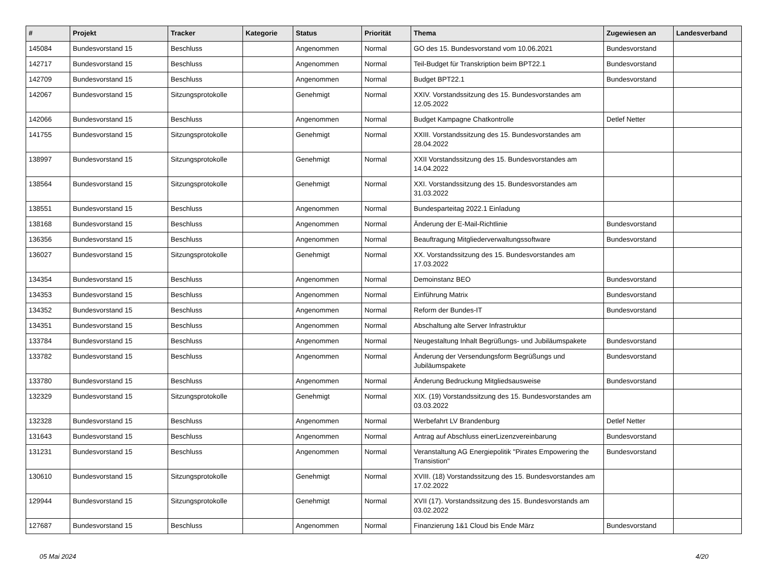| # | Projekt | Tracker | Kategorie | Status | Priorität | Thema | Zugewiesen an | Landesverband |
| --- | --- | --- | --- | --- | --- | --- | --- | --- |
| 145084 | Bundesvorstand 15 | Beschluss | | Angenommen | Normal | GO des 15. Bundesvorstand vom 10.06.2021 | Bundesvorstand | |
| 142717 | Bundesvorstand 15 | Beschluss | | Angenommen | Normal | Teil-Budget für Transkription beim BPT22.1 | Bundesvorstand | |
| 142709 | Bundesvorstand 15 | Beschluss | | Angenommen | Normal | Budget BPT22.1 | Bundesvorstand | |
| 142067 | Bundesvorstand 15 | Sitzungsprotokolle | | Genehmigt | Normal | XXIV. Vorstandssitzung des 15. Bundesvorstandes am 12.05.2022 | | |
| 142066 | Bundesvorstand 15 | Beschluss | | Angenommen | Normal | Budget Kampagne Chatkontrolle | Detlef Netter | |
| 141755 | Bundesvorstand 15 | Sitzungsprotokolle | | Genehmigt | Normal | XXIII. Vorstandssitzung des 15. Bundesvorstandes am 28.04.2022 | | |
| 138997 | Bundesvorstand 15 | Sitzungsprotokolle | | Genehmigt | Normal | XXII Vorstandssitzung des 15. Bundesvorstandes am 14.04.2022 | | |
| 138564 | Bundesvorstand 15 | Sitzungsprotokolle | | Genehmigt | Normal | XXI. Vorstandssitzung des 15. Bundesvorstandes am 31.03.2022 | | |
| 138551 | Bundesvorstand 15 | Beschluss | | Angenommen | Normal | Bundesparteitag 2022.1 Einladung | | |
| 138168 | Bundesvorstand 15 | Beschluss | | Angenommen | Normal | Änderung der E-Mail-Richtlinie | Bundesvorstand | |
| 136356 | Bundesvorstand 15 | Beschluss | | Angenommen | Normal | Beauftragung Mitgliederverwaltungssoftware | Bundesvorstand | |
| 136027 | Bundesvorstand 15 | Sitzungsprotokolle | | Genehmigt | Normal | XX. Vorstandssitzung des 15. Bundesvorstandes am 17.03.2022 | | |
| 134354 | Bundesvorstand 15 | Beschluss | | Angenommen | Normal | Demoinstanz BEO | Bundesvorstand | |
| 134353 | Bundesvorstand 15 | Beschluss | | Angenommen | Normal | Einführung Matrix | Bundesvorstand | |
| 134352 | Bundesvorstand 15 | Beschluss | | Angenommen | Normal | Reform der Bundes-IT | Bundesvorstand | |
| 134351 | Bundesvorstand 15 | Beschluss | | Angenommen | Normal | Abschaltung alte Server Infrastruktur | | |
| 133784 | Bundesvorstand 15 | Beschluss | | Angenommen | Normal | Neugestaltung Inhalt Begrüßungs- und Jubiläumspakete | Bundesvorstand | |
| 133782 | Bundesvorstand 15 | Beschluss | | Angenommen | Normal | Änderung der Versendungsform Begrüßungs und Jubiläumspakete | Bundesvorstand | |
| 133780 | Bundesvorstand 15 | Beschluss | | Angenommen | Normal | Änderung Bedruckung Mitgliedsausweise | Bundesvorstand | |
| 132329 | Bundesvorstand 15 | Sitzungsprotokolle | | Genehmigt | Normal | XIX. (19) Vorstandssitzung des 15. Bundesvorstandes am 03.03.2022 | | |
| 132328 | Bundesvorstand 15 | Beschluss | | Angenommen | Normal | Werbefahrt LV Brandenburg | Detlef Netter | |
| 131643 | Bundesvorstand 15 | Beschluss | | Angenommen | Normal | Antrag auf Abschluss einerLizenzvereinbarung | Bundesvorstand | |
| 131231 | Bundesvorstand 15 | Beschluss | | Angenommen | Normal | Veranstaltung AG Energiepolitik "Pirates Empowering the Transistion" | Bundesvorstand | |
| 130610 | Bundesvorstand 15 | Sitzungsprotokolle | | Genehmigt | Normal | XVIII. (18) Vorstandssitzung des 15. Bundesvorstandes am 17.02.2022 | | |
| 129944 | Bundesvorstand 15 | Sitzungsprotokolle | | Genehmigt | Normal | XVII (17). Vorstandssitzung des 15. Bundesvorstands am 03.02.2022 | | |
| 127687 | Bundesvorstand 15 | Beschluss | | Angenommen | Normal | Finanzierung 1&1 Cloud bis Ende März | Bundesvorstand | |
05 Mai 2024 4/20